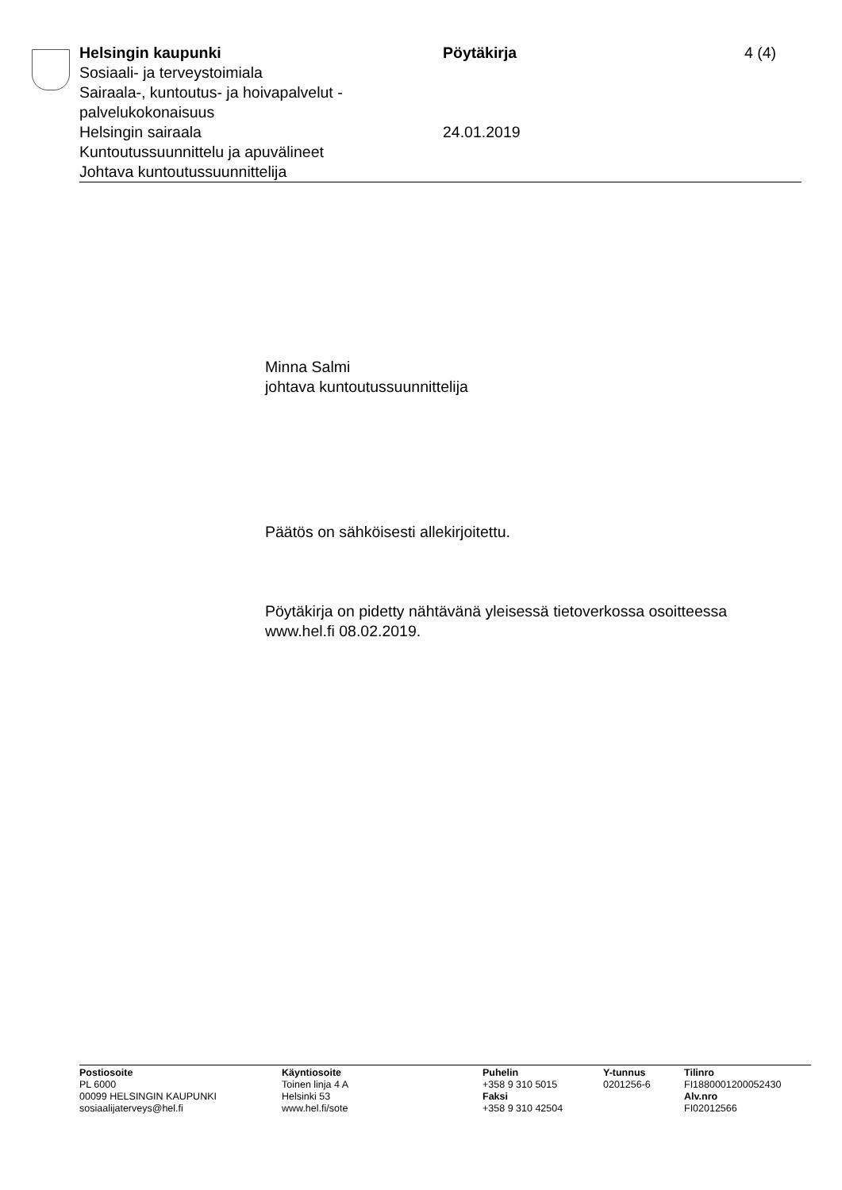Helsingin kaupunki
Sosiaali- ja terveystoimiala
Sairaala-, kuntoutus- ja hoivapalvelut - palvelukokonaisuus
Helsingin sairaala
Kuntoutussuunnittelu ja apuvälineet
Johtava kuntoutussuunnittelija
Pöytäkirja
24.01.2019
4 (4)
Minna Salmi
johtava kuntoutussuunnittelija
Päätös on sähköisesti allekirjoitettu.
Pöytäkirja on pidetty nähtävänä yleisessä tietoverkossa osoitteessa
www.hel.fi 08.02.2019.
Postiosoite
PL 6000
00099 HELSINGIN KAUPUNKI
sosiaalijaterveys@hel.fi
Käyntiosoite
Toinen linja 4 A
Helsinki 53
www.hel.fi/sote
Puhelin
+358 9 310 5015
Faksi
+358 9 310 42504
Y-tunnus
0201256-6
Tilinro
FI1880001200052430
Alv.nro
FI02012566